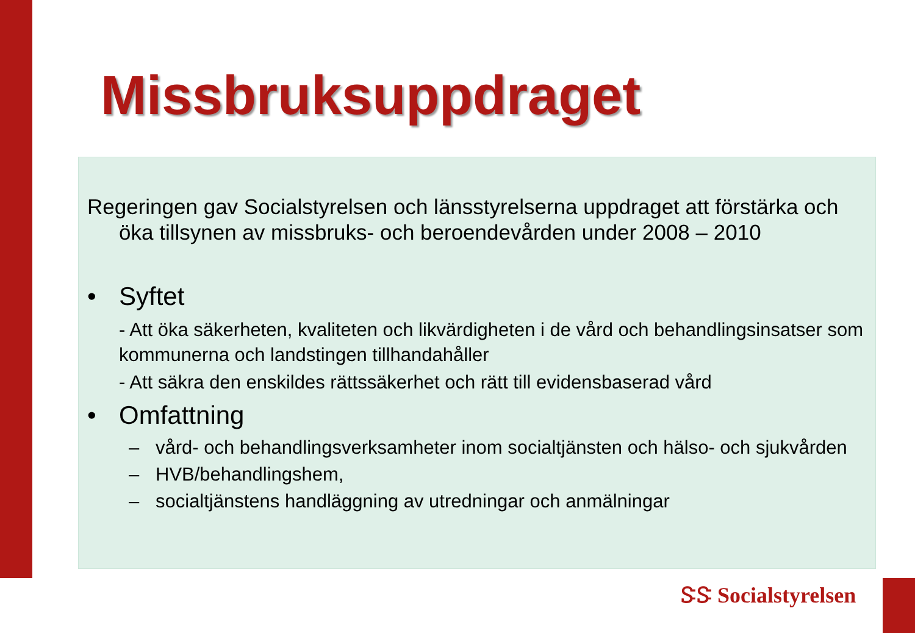Missbruksuppdraget
Regeringen gav Socialstyrelsen och länsstyrelserna uppdraget att förstärka och öka tillsynen av missbruks- och beroendevården under 2008 – 2010
• Syftet
- Att öka säkerheten, kvaliteten och likvärdigheten i de vård och behandlingsinsatser som kommunerna och landstingen tillhandahåller
- Att säkra den enskildes rättssäkerhet och rätt till evidensbaserad vård
• Omfattning
– vård- och behandlingsverksamheter inom socialtjänsten och hälso- och sjukvården
– HVB/behandlingshem,
– socialtjänstens handläggning av utredningar och anmälningar
ᏕᏕ Socialstyrelsen